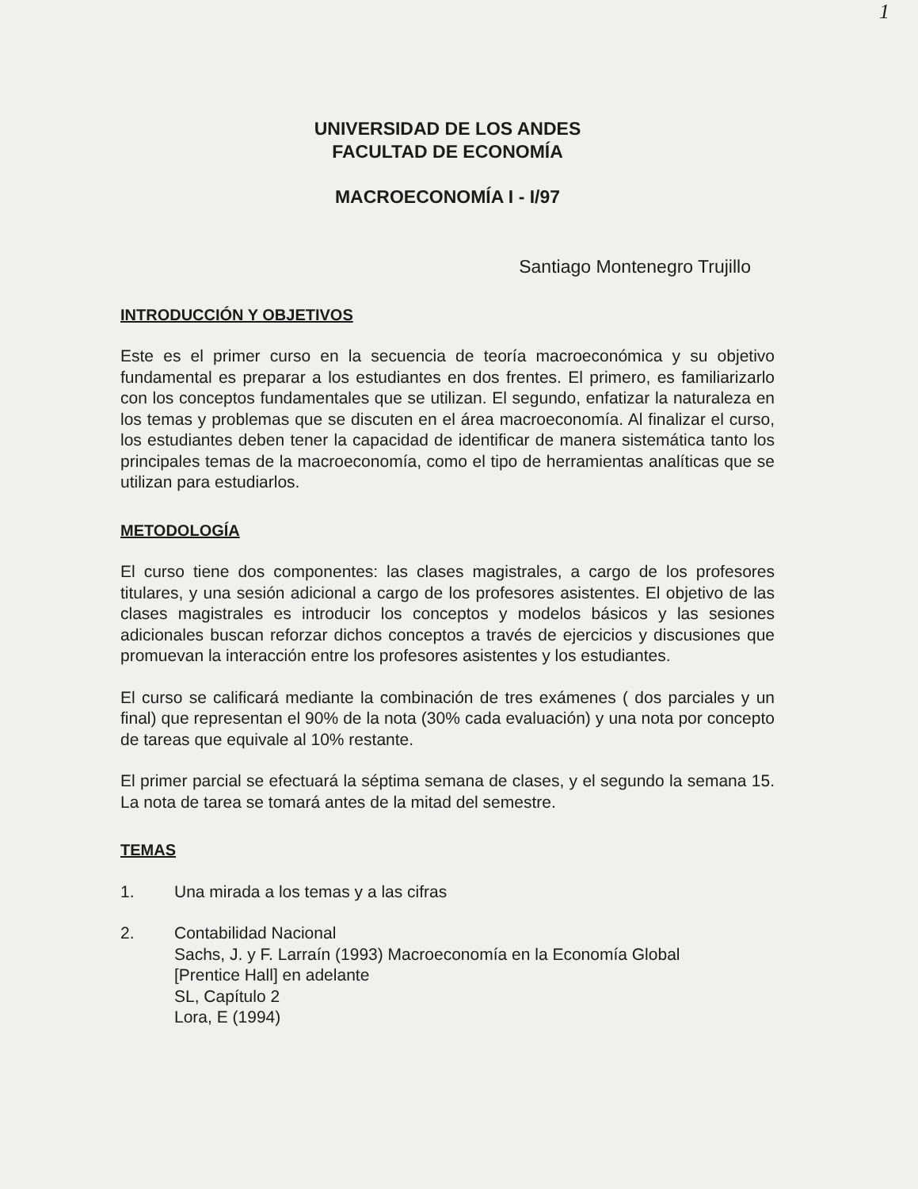1
UNIVERSIDAD DE LOS ANDES
FACULTAD DE ECONOMÍA
MACROECONOMÍA I - I/97
Santiago Montenegro Trujillo
INTRODUCCIÓN Y OBJETIVOS
Este es el primer curso en la secuencia de teoría macroeconómica y su objetivo fundamental es preparar a los estudiantes en dos frentes. El primero, es familiarizarlo con los conceptos fundamentales que se utilizan. El segundo, enfatizar la naturaleza en los temas y problemas que se discuten en el área macroeconomía. Al finalizar el curso, los estudiantes deben tener la capacidad de identificar de manera sistemática tanto los principales temas de la macroeconomía, como el tipo de herramientas analíticas que se utilizan para estudiarlos.
METODOLOGÍA
El curso tiene dos componentes: las clases magistrales, a cargo de los profesores titulares, y una sesión adicional a cargo de los profesores asistentes. El objetivo de las clases magistrales es introducir los conceptos y modelos básicos y las sesiones adicionales buscan reforzar dichos conceptos a través de ejercicios y discusiones que promuevan la interacción entre los profesores asistentes y los estudiantes.
El curso se calificará mediante la combinación de tres exámenes ( dos parciales y un final) que representan el 90% de la nota (30% cada evaluación) y una nota por concepto de tareas que equivale al 10% restante.
El primer parcial se efectuará la séptima semana de clases, y el segundo la semana 15. La nota de tarea se tomará antes de la mitad del semestre.
TEMAS
1. Una mirada a los temas y a las cifras
2. Contabilidad Nacional
Sachs, J. y F. Larraín (1993) Macroeconomía en la Economía Global
[Prentice Hall] en adelante
SL, Capítulo 2
Lora, E (1994)